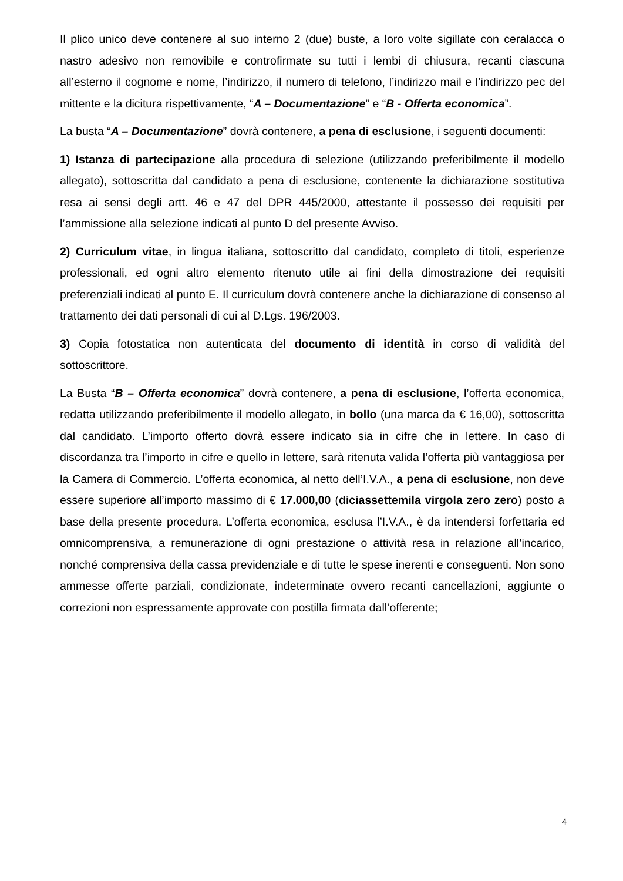Il plico unico deve contenere al suo interno 2 (due) buste, a loro volte sigillate con ceralacca o nastro adesivo non removibile e controfirmate su tutti i lembi di chiusura, recanti ciascuna all’esterno il cognome e nome, l’indirizzo, il numero di telefono, l’indirizzo mail e l’indirizzo pec del mittente e la dicitura rispettivamente, “A – Documentazione” e “B - Offerta economica”.
La busta “A – Documentazione” dovrà contenere, a pena di esclusione, i seguenti documenti:
1) Istanza di partecipazione alla procedura di selezione (utilizzando preferibilmente il modello allegato), sottoscritta dal candidato a pena di esclusione, contenente la dichiarazione sostitutiva resa ai sensi degli artt. 46 e 47 del DPR 445/2000, attestante il possesso dei requisiti per l’ammissione alla selezione indicati al punto D del presente Avviso.
2) Curriculum vitae, in lingua italiana, sottoscritto dal candidato, completo di titoli, esperienze professionali, ed ogni altro elemento ritenuto utile ai fini della dimostrazione dei requisiti preferenziali indicati al punto E. Il curriculum dovrà contenere anche la dichiarazione di consenso al trattamento dei dati personali di cui al D.Lgs. 196/2003.
3) Copia fotostatica non autenticata del documento di identità in corso di validità del sottoscrittore.
La Busta “B – Offerta economica” dovrà contenere, a pena di esclusione, l’offerta economica, redatta utilizzando preferibilmente il modello allegato, in bollo (una marca da € 16,00), sottoscritta dal candidato. L’importo offerto dovrà essere indicato sia in cifre che in lettere. In caso di discordanza tra l’importo in cifre e quello in lettere, sarà ritenuta valida l’offerta più vantaggiosa per la Camera di Commercio. L’offerta economica, al netto dell’I.V.A., a pena di esclusione, non deve essere superiore all’importo massimo di € 17.000,00 (diciassettemila virgola zero zero) posto a base della presente procedura. L’offerta economica, esclusa l’I.V.A., è da intendersi forfettaria ed omnicomprensiva, a remunerazione di ogni prestazione o attività resa in relazione all’incarico, nonché comprensiva della cassa previdenziale e di tutte le spese inerenti e conseguenti. Non sono ammesse offerte parziali, condizionate, indeterminate ovvero recanti cancellazioni, aggiunte o correzioni non espressamente approvate con postilla firmata dall’offerente;
4